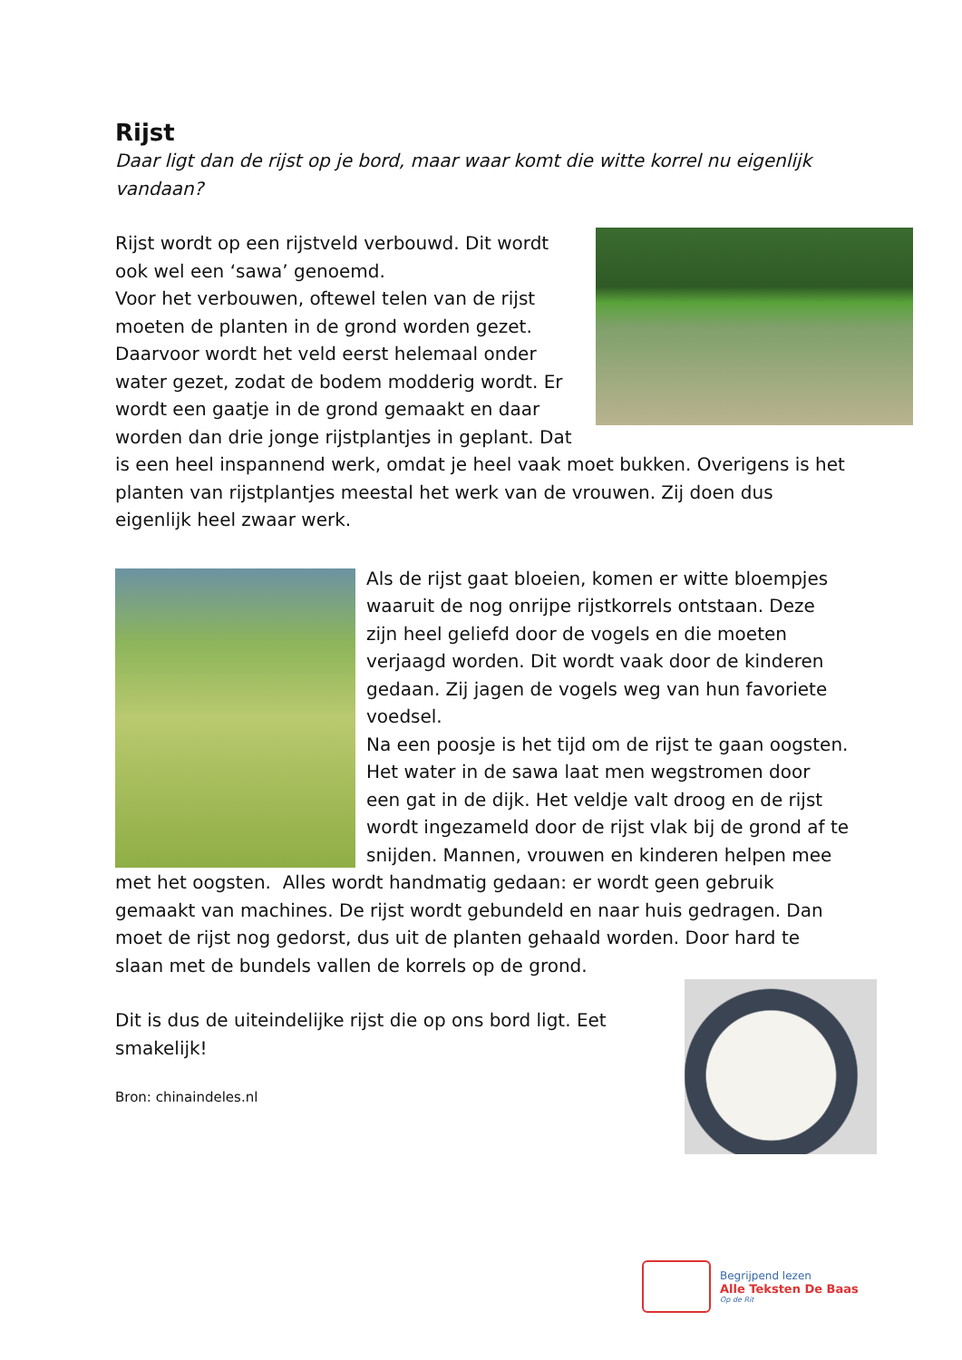Rijst
Daar ligt dan de rijst op je bord, maar waar komt die witte korrel nu eigenlijk vandaan?
Rijst wordt op een rijstveld verbouwd. Dit wordt ook wel een ‘sawa’ genoemd.
Voor het verbouwen, oftewel telen van de rijst moeten de planten in de grond worden gezet. Daarvoor wordt het veld eerst helemaal onder water gezet, zodat de bodem modderig wordt. Er wordt een gaatje in de grond gemaakt en daar worden dan drie jonge rijstplantjes in geplant. Dat is een heel inspannend werk, omdat je heel vaak moet bukken. Overigens is het planten van rijstplantjes meestal het werk van de vrouwen. Zij doen dus eigenlijk heel zwaar werk.
Als de rijst gaat bloeien, komen er witte bloempjes waaruit de nog onrijpe rijstkorrels ontstaan. Deze zijn heel geliefd door de vogels en die moeten verjaagd worden. Dit wordt vaak door de kinderen gedaan. Zij jagen de vogels weg van hun favoriete voedsel.
Na een poosje is het tijd om de rijst te gaan oogsten. Het water in de sawa laat men wegstromen door een gat in de dijk. Het veldje valt droog en de rijst wordt ingezameld door de rijst vlak bij de grond af te snijden. Mannen, vrouwen en kinderen helpen mee met het oogsten. Alles wordt handmatig gedaan: er wordt geen gebruik gemaakt van machines. De rijst wordt gebundeld en naar huis gedragen. Dan moet de rijst nog gedorst, dus uit de planten gehaald worden. Door hard te slaan met de bundels vallen de korrels op de grond.
Dit is dus de uiteindelijke rijst die op ons bord ligt. Eet smakelijk!
Bron: chinaindeles.nl
Begrijpend lezen
Alle Teksten De Baas
Op de Rit